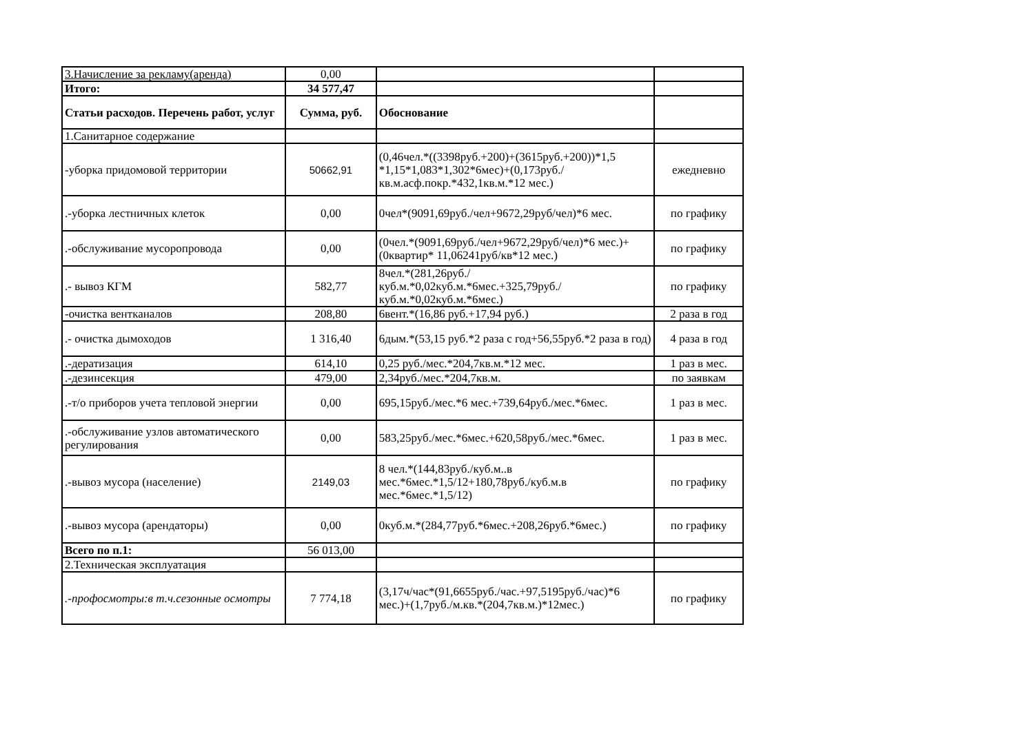| 3.Начисление за рекламу(аренда) | 0,00 | | |
| Итого: | 34 577,47 | | |
| Статьи расходов. Перечень работ, услуг | Сумма, руб. | Обоснование | |
| 1.Санитарное содержание | | | |
| -уборка придомовой территории | 50662,91 | (0,46чел.*((3398руб.+200)+(3615руб.+200))*1,5 *1,15*1,083*1,302*6мес)+(0,173руб./кв.м.асф.покр.*432,1кв.м.*12 мес.) | ежедневно |
| .-уборка лестничных клеток | 0,00 | 0чел*(9091,69руб./чел+9672,29руб/чел)*6 мес. | по графику |
| .-обслуживание мусоропровода | 0,00 | (0чел.*(9091,69руб./чел+9672,29руб/чел)*6 мес.)+(0квартир* 11,06241руб/кв*12 мес.) | по графику |
| .- вывоз КГМ | 582,77 | 8чел.*(281,26руб./куб.м.*0,02куб.м.*6мес.+325,79руб./куб.м.*0,02куб.м.*6мес.) | по графику |
| -очистка вентканалов | 208,80 | 6вент.*(16,86 руб.+17,94 руб.) | 2 раза в год |
| .- очистка дымоходов | 1 316,40 | 6дым.*(53,15 руб.*2 раза с год+56,55руб.*2 раза в год) | 4 раза в год |
| .-дератизация | 614,10 | 0,25 руб./мес.*204,7кв.м.*12 мес. | 1 раз в мес. |
| .-дезинсекция | 479,00 | 2,34руб./мес.*204,7кв.м. | по заявкам |
| .-т/о приборов учета тепловой энергии | 0,00 | 695,15руб./мес.*6 мес.+739,64руб./мес.*6мес. | 1 раз в мес. |
| .-обслуживание узлов автоматического регулирования | 0,00 | 583,25руб./мес.*6мес.+620,58руб./мес.*6мес. | 1 раз в мес. |
| .-вывоз мусора (население) | 2149,03 | 8 чел.*(144,83руб./куб.м..в мес.*6мес.*1,5/12+180,78руб./куб.м.в мес.*6мес.*1,5/12) | по графику |
| .-вывоз мусора (арендаторы) | 0,00 | 0куб.м.*(284,77руб.*6мес.+208,26руб.*6мес.) | по графику |
| Всего по п.1: | 56 013,00 | | |
| 2.Техническая эксплуатация | | | |
| .-профосмотры:в т.ч.сезонные осмотры | 7 774,18 | (3,17ч/час*(91,6655руб./час.+97,5195руб./час)*6 мес.)+(1,7руб./м.кв.*(204,7кв.м.)*12мес.) | по графику |